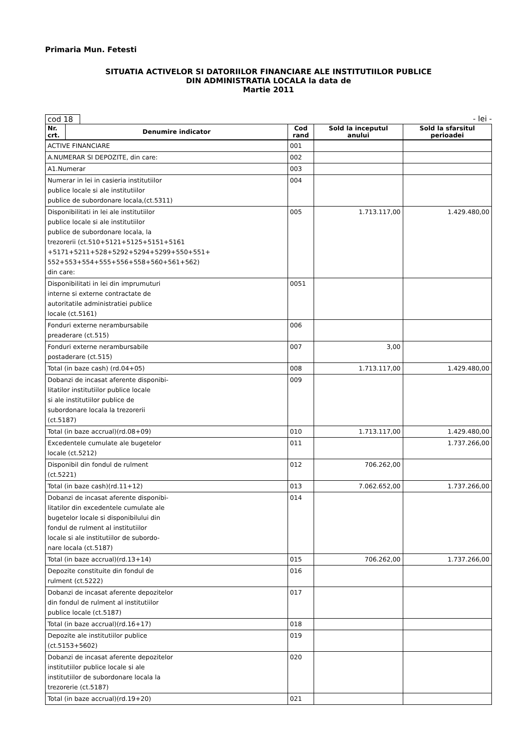Primaria Mun. Fetesti
SITUATIA ACTIVELOR SI DATORIILOR FINANCIARE ALE INSTITUTIILOR PUBLICE
DIN ADMINISTRATIA LOCALA la data de
Martie 2011
cod 18 - lei -
| Nr. crt. | Denumire indicator | Cod rand | Sold la inceputul anului | Sold la sfarsitul perioadei |
| --- | --- | --- | --- | --- |
| ACTIVE FINANCIARE | | 001 | | |
| A.NUMERAR SI DEPOZITE, din care: | | 002 | | |
| A1.Numerar | | 003 | | |
| Numerar in lei in casieria institutiilor publice locale si ale institutiilor publice de subordonare locala,(ct.5311) | | 004 | | |
| Disponibilitati in lei ale institutiilor publice locale si ale institutiilor publice de subordonare locala, la trezorerii (ct.510+5121+5125+5151+5161 +5171+5211+528+5292+5294+5299+550+551+ 552+553+554+555+556+558+560+561+562) din care: | | 005 | 1.713.117,00 | 1.429.480,00 |
| Disponibilitati in lei din imprumuturi interne si externe contractate de autoritatile administratiei publice locale (ct.5161) | | 0051 | | |
| Fonduri externe nerambursabile preaderare (ct.515) | | 006 | | |
| Fonduri externe nerambursabile postaderare (ct.515) | | 007 | 3,00 | |
| Total (in baze cash) (rd.04+05) | | 008 | 1.713.117,00 | 1.429.480,00 |
| Dobanzi de incasat aferente disponibi- litatilor institutiilor publice locale si ale institutiilor publice de subordonare locala la trezorerii (ct.5187) | | 009 | | |
| Total (in baze accrual)(rd.08+09) | | 010 | 1.713.117,00 | 1.429.480,00 |
| Excedentele cumulate ale bugetelor locale (ct.5212) | | 011 | | 1.737.266,00 |
| Disponibil din fondul de rulment (ct.5221) | | 012 | 706.262,00 | |
| Total (in baze cash)(rd.11+12) | | 013 | 7.062.652,00 | 1.737.266,00 |
| Dobanzi de incasat aferente disponibi- litatilor din excedentele cumulate ale bugetelor locale si disponibilului din fondul de rulment al institutiilor locale si ale institutiilor de subordo- nare locala (ct.5187) | | 014 | | |
| Total (in baze accrual)(rd.13+14) | | 015 | 706.262,00 | 1.737.266,00 |
| Depozite constituite din fondul de rulment (ct.5222) | | 016 | | |
| Dobanzi de incasat aferente depozitelor din fondul de rulment al institutiilor publice locale (ct.5187) | | 017 | | |
| Total (in baze accrual)(rd.16+17) | | 018 | | |
| Depozite ale institutiilor publice (ct.5153+5602) | | 019 | | |
| Dobanzi de incasat aferente depozitelor institutiilor publice locale si ale institutiilor de subordonare locala la trezorerie (ct.5187) | | 020 | | |
| Total (in baze accrual)(rd.19+20) | | 021 | | |